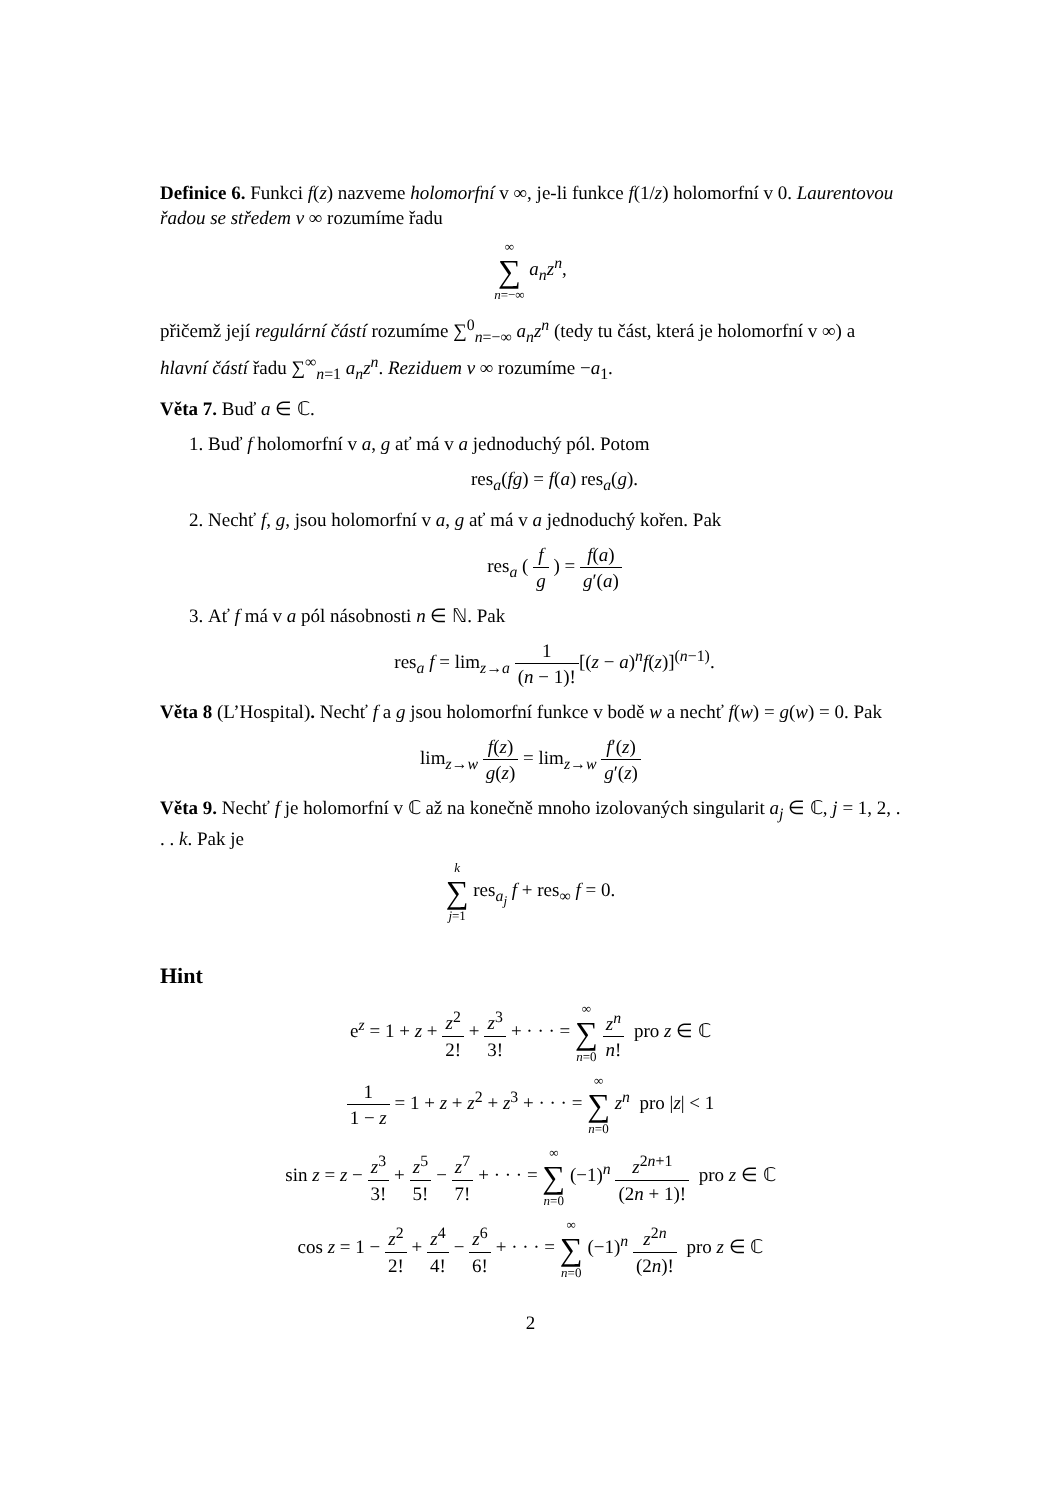Definice 6. Funkci f(z) nazveme holomorfní v ∞, je-li funkce f(1/z) holomorfní v 0. Laurentovou řadou se středem v ∞ rozumíme řadu
∞ ∑ n=−∞ a<sub>n</sub>z<sup>n</sup>,
přičemž její regulární částí rozumíme ∑<sup>0</sup><sub>n=−∞</sub> a<sub>n</sub>z<sup>n</sup> (tedy tu část, která je holomorfní v ∞) a hlavní částí řadu ∑<sup>∞</sup><sub>n=1</sub> a<sub>n</sub>z<sup>n</sup>. Reziduem v ∞ rozumíme −a<sub>1</sub>.
Věta 7. Buď a ∈ ℂ.
1. Buď f holomorfní v a, g ať má v a jednoduchý pól. Potom
res<sub>a</sub>(fg) = f(a) res<sub>a</sub>(g).
2. Nechť f, g, jsou holomorfní v a, g ať má v a jednoduchý kořen. Pak
res<sub>a</sub> ( f g ) = f(a) g′(a)
3. Ať f má v a pól násobnosti n ∈ ℕ. Pak
res<sub>a</sub> f = lim<sub>z→a</sub> 1 (n − 1)![(z − a)<sup>n</sup>f(z)]<sup>(n−1)</sup>.
Věta 8 (L’Hospital). Nechť f a g jsou holomorfní funkce v bodě w a nechť f(w) = g(w) = 0. Pak
lim<sub>z→w</sub> f(z) g(z) = lim<sub>z→w</sub> f′(z) g′(z)
Věta 9. Nechť f je holomorfní v ℂ až na konečně mnoho izolovaných singularit a<sub>j</sub> ∈ ℂ, j = 1, 2, . . . k. Pak je
k ∑ j=1 res<sub>a<sub>j</sub></sub> f + res<sub>∞</sub> f = 0.
Hint
e<sup>z</sup> = 1 + z + z<sup>2</sup> 2! + z<sup>3</sup> 3! + · · · = ∞ ∑ n=0 z<sup>n</sup> n! pro z ∈ ℂ
1 1 − z = 1 + z + z<sup>2</sup> + z<sup>3</sup> + · · · = ∞ ∑ n=0 z<sup>n</sup> pro |z| < 1
sin z = z − z<sup>3</sup> 3! + z<sup>5</sup> 5! − z<sup>7</sup> 7! + · · · = ∞ ∑ n=0 (−1)<sup>n</sup> z<sup>2n+1</sup> (2n + 1)! pro z ∈ ℂ
cos z = 1 − z<sup>2</sup> 2! + z<sup>4</sup> 4! − z<sup>6</sup> 6! + · · · = ∞ ∑ n=0 (−1)<sup>n</sup> z<sup>2n</sup> (2n)! pro z ∈ ℂ
2